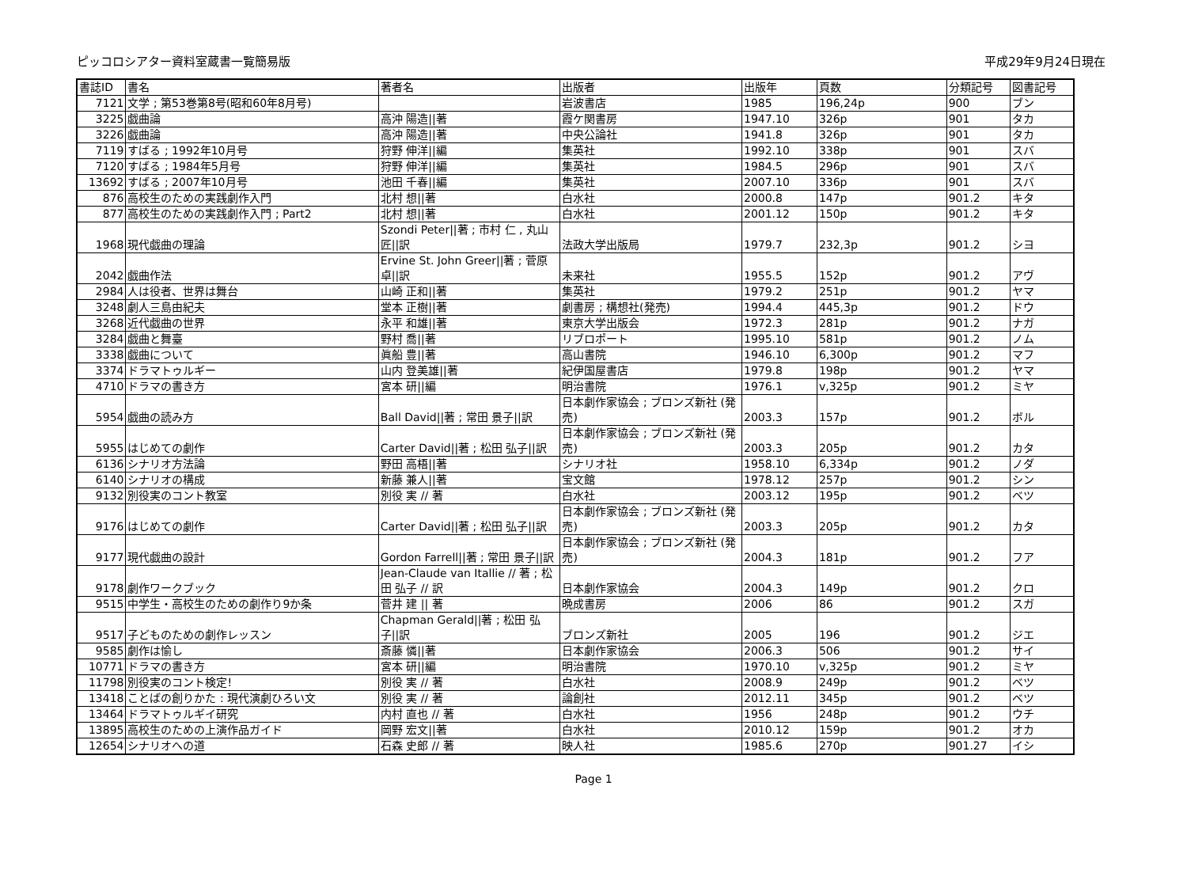ピッコロシアター資料室蔵書一覧簡易版 平成29年9月24日現在
| 書誌ID | 書名 | 著者名 | 出版者 | 出版年 | 頁数 | 分類記号 | 図書記号 |
| --- | --- | --- | --- | --- | --- | --- | --- |
| 7121 | 文学 ; 第53巻第8号(昭和60年8月号) | | 岩波書店 | 1985 | 196,24p | 900 | ブン |
| 3225 | 戯曲論 | 高沖 陽造//著 | 霞ケ関書房 | 1947.10 | 326p | 901 | タカ |
| 3226 | 戯曲論 | 高沖 陽造//著 | 中央公論社 | 1941.8 | 326p | 901 | タカ |
| 7119 | すばる ; 1992年10月号 | 狩野 伸洋//編 | 集英社 | 1992.10 | 338p | 901 | スバ |
| 7120 | すばる ; 1984年5月号 | 狩野 伸洋//編 | 集英社 | 1984.5 | 296p | 901 | スバ |
| 13692 | すばる ; 2007年10月号 | 池田 千春//編 | 集英社 | 2007.10 | 336p | 901 | スバ |
| 876 | 高校生のための実践劇作入門 | 北村 想//著 | 白水社 | 2000.8 | 147p | 901.2 | キタ |
| 877 | 高校生のための実践劇作入門 ; Part2 | 北村 想//著 | 白水社 | 2001.12 | 150p | 901.2 | キタ |
| 1968 | 現代戯曲の理論 | Szondi Peter//著 ; 市村 仁 , 丸山 匠//訳 | 法政大学出版局 | 1979.7 | 232,3p | 901.2 | シヨ |
| 2042 | 戯曲作法 | Ervine St. John Greer//著 ; 菅原 卓//訳 | 未来社 | 1955.5 | 152p | 901.2 | アヴ |
| 2984 | 人は役者、世界は舞台 | 山崎 正和//著 | 集英社 | 1979.2 | 251p | 901.2 | ヤマ |
| 3248 | 劇人三島由紀夫 | 堂本 正樹//著 | 劇書房 ; 構想社(発売) | 1994.4 | 445,3p | 901.2 | ドウ |
| 3268 | 近代戯曲の世界 | 永平 和雄//著 | 東京大学出版会 | 1972.3 | 281p | 901.2 | ナガ |
| 3284 | 戯曲と舞臺 | 野村 喬//著 | リブロポート | 1995.10 | 581p | 901.2 | ノム |
| 3338 | 戯曲について | 眞船 豊//著 | 高山書院 | 1946.10 | 6,300p | 901.2 | マフ |
| 3374 | ドラマトゥルギー | 山内 登美雄//著 | 紀伊国屋書店 | 1979.8 | 198p | 901.2 | ヤマ |
| 4710 | ドラマの書き方 | 宮本 研//編 | 明治書院 | 1976.1 | v,325p | 901.2 | ミヤ |
| 5954 | 戯曲の読み方 | Ball David//著 ; 常田 景子//訳 | 日本劇作家協会 ; ブロンズ新社 (発売) | 2003.3 | 157p | 901.2 | ボル |
| 5955 | はじめての劇作 | Carter David//著 ; 松田 弘子//訳 | 日本劇作家協会 ; ブロンズ新社 (発売) | 2003.3 | 205p | 901.2 | カタ |
| 6136 | シナリオ方法論 | 野田 高梧//著 | シナリオ社 | 1958.10 | 6,334p | 901.2 | ノダ |
| 6140 | シナリオの構成 | 新藤 兼人//著 | 宝文館 | 1978.12 | 257p | 901.2 | シン |
| 9132 | 別役実のコント教室 | 別役 実 // 著 | 白水社 | 2003.12 | 195p | 901.2 | ベツ |
| 9176 | はじめての劇作 | Carter David//著 ; 松田 弘子//訳 | 日本劇作家協会 ; ブロンズ新社 (発売) | 2003.3 | 205p | 901.2 | カタ |
| 9177 | 現代戯曲の設計 | Gordon Farrell//著 ; 常田 景子//訳 | 日本劇作家協会 ; ブロンズ新社 (発売) | 2004.3 | 181p | 901.2 | フア |
| 9178 | 劇作ワークブック | Jean-Claude van Itallie // 著 ; 松田 弘子 // 訳 | 日本劇作家協会 | 2004.3 | 149p | 901.2 | クロ |
| 9515 | 中学生・高校生のための劇作り9か条 | 菅井 建 // 著 | 晩成書房 | 2006 | 86 | 901.2 | スガ |
| 9517 | 子どものための劇作レッスン | Chapman Gerald//著 ; 松田 弘子//訳 | ブロンズ新社 | 2005 | 196 | 901.2 | ジエ |
| 9585 | 劇作は愉し | 斎藤 憐//著 | 日本劇作家協会 | 2006.3 | 506 | 901.2 | サイ |
| 10771 | ドラマの書き方 | 宮本 研//編 | 明治書院 | 1970.10 | v,325p | 901.2 | ミヤ |
| 11798 | 別役実のコント検定! | 別役 実 // 著 | 白水社 | 2008.9 | 249p | 901.2 | ベツ |
| 13418 | ことばの創りかた : 現代演劇ひろい文 | 別役 実 // 著 | 論創社 | 2012.11 | 345p | 901.2 | ベツ |
| 13464 | ドラマトゥルギイ研究 | 内村 直也 // 著 | 白水社 | 1956 | 248p | 901.2 | ウチ |
| 13895 | 高校生のための上演作品ガイド | 岡野 宏文//著 | 白水社 | 2010.12 | 159p | 901.2 | オカ |
| 12654 | シナリオへの道 | 石森 史郎 // 著 | 映人社 | 1985.6 | 270p | 901.27 | イシ |
Page 1